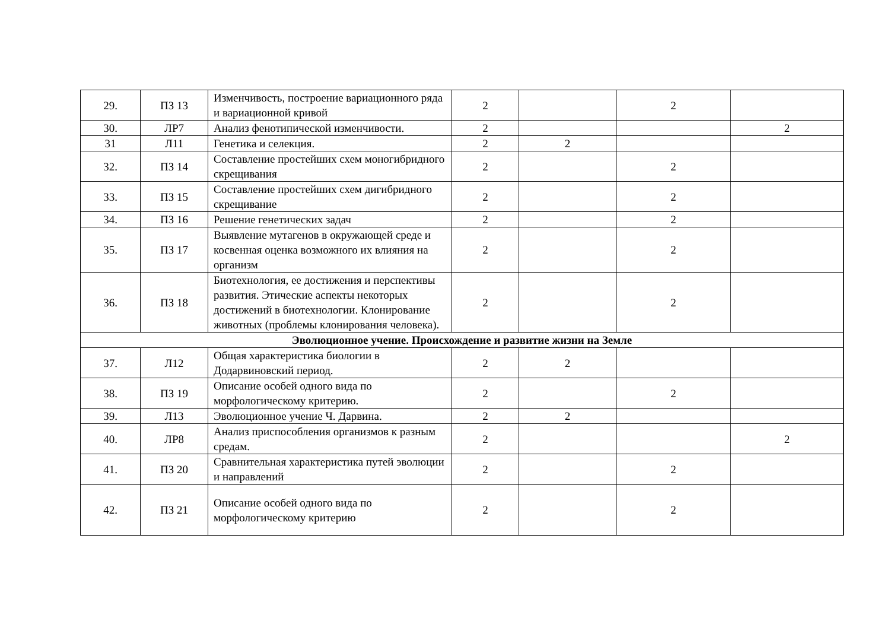| 29. | ПЗ 13 | Изменчивость, построение вариационного ряда и вариационной кривой | 2 | | 2 | |
| 30. | ЛР7 | Анализ фенотипической изменчивости. | 2 | | | 2 |
| 31 | Л11 | Генетика и селекция. | 2 | 2 | | |
| 32. | ПЗ 14 | Составление простейших схем моногибридного скрещивания | 2 | | 2 | |
| 33. | ПЗ 15 | Составление простейших схем дигибридного скрещивание | 2 | | 2 | |
| 34. | ПЗ 16 | Решение генетических задач | 2 | | 2 | |
| 35. | ПЗ 17 | Выявление мутагенов в окружающей среде и косвенная оценка возможного их влияния на организм | 2 | | 2 | |
| 36. | ПЗ 18 | Биотехнология, ее достижения и перспективы развития. Этические аспекты некоторых достижений в биотехнологии. Клонирование животных (проблемы клонирования человека). | 2 | | 2 | |
| Эволюционное учение. Происхождение и развитие жизни на Земле | | | | | | |
| 37. | Л12 | Общая характеристика биологии в Додарвиновский период. | 2 | 2 | | |
| 38. | ПЗ 19 | Описание особей одного вида по морфологическому критерию. | 2 | | 2 | |
| 39. | Л13 | Эволюционное учение Ч. Дарвина. | 2 | 2 | | |
| 40. | ЛР8 | Анализ приспособления организмов к разным средам. | 2 | | | 2 |
| 41. | ПЗ 20 | Сравнительная характеристика путей эволюции и направлений | 2 | | 2 | |
| 42. | ПЗ 21 | Описание особей одного вида по морфологическому критерию | 2 | | 2 | |